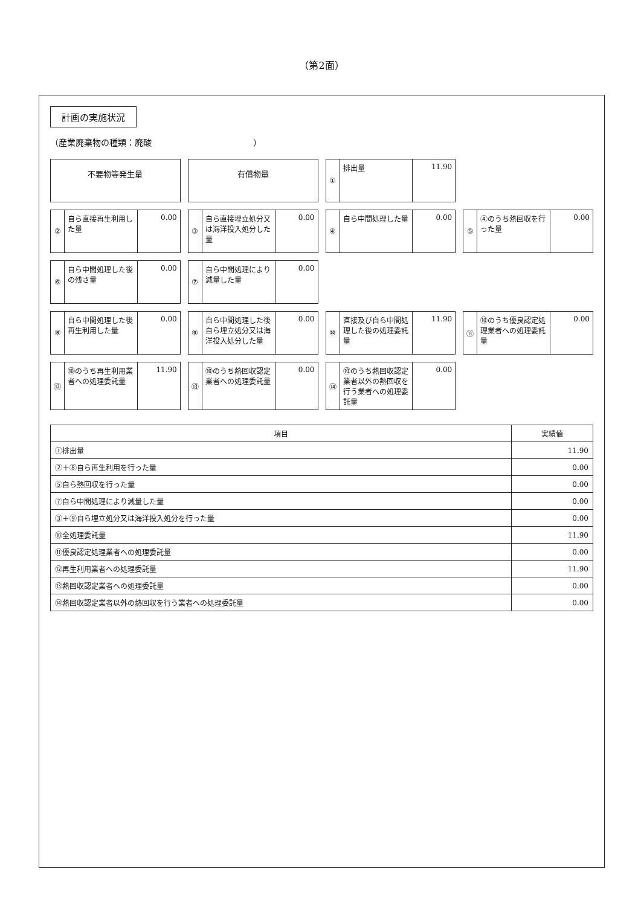（第2面）
計画の実施状況
（産業廃棄物の種類：廃酸　　　　　　　　　　　　）
不要物等発生量
有償物量
①
排出量 11.90
②
自ら直接再生利用した量 0.00
③
自ら直接埋立処分又は海洋投入処分した量
0.00
④
自ら中間処理した量 0.00
⑤
④のうち熱回収を行った量 0.00
⑥
自ら中間処理した後の残さ量 0.00
⑦
自ら中間処理により減量した量 0.00
⑧
自ら中間処理した後再生利用した量 0.00
⑨
自ら中間処理した後自ら埋立処分又は海洋投入処分した量
0.00
⑩
直接及び自ら中間処理した後の処理委託量
11.90
⑪
⑩のうち優良認定処理業者への処理委託量
0.00
⑫
⑩のうち再生利用業者への処理委託量 11.90
⑬
⑩のうち熱回収認定業者への処理委託量 0.00
⑭
⑩のうち熱回収認定業者以外の熱回収を行う業者への処理委託量
0.00
| 項目 | 実績値 |
| --- | --- |
| ①排出量 | 11.90 |
| ②＋⑧自ら再生利用を行った量 | 0.00 |
| ⑤自ら熱回収を行った量 | 0.00 |
| ⑦自ら中間処理により減量した量 | 0.00 |
| ③＋⑨自ら埋立処分又は海洋投入処分を行った量 | 0.00 |
| ⑩全処理委託量 | 11.90 |
| ⑪優良認定処理業者への処理委託量 | 0.00 |
| ⑫再生利用業者への処理委託量 | 11.90 |
| ⑬熱回収認定業者への処理委託量 | 0.00 |
| ⑭熱回収認定業者以外の熱回収を行う業者への処理委託量 | 0.00 |